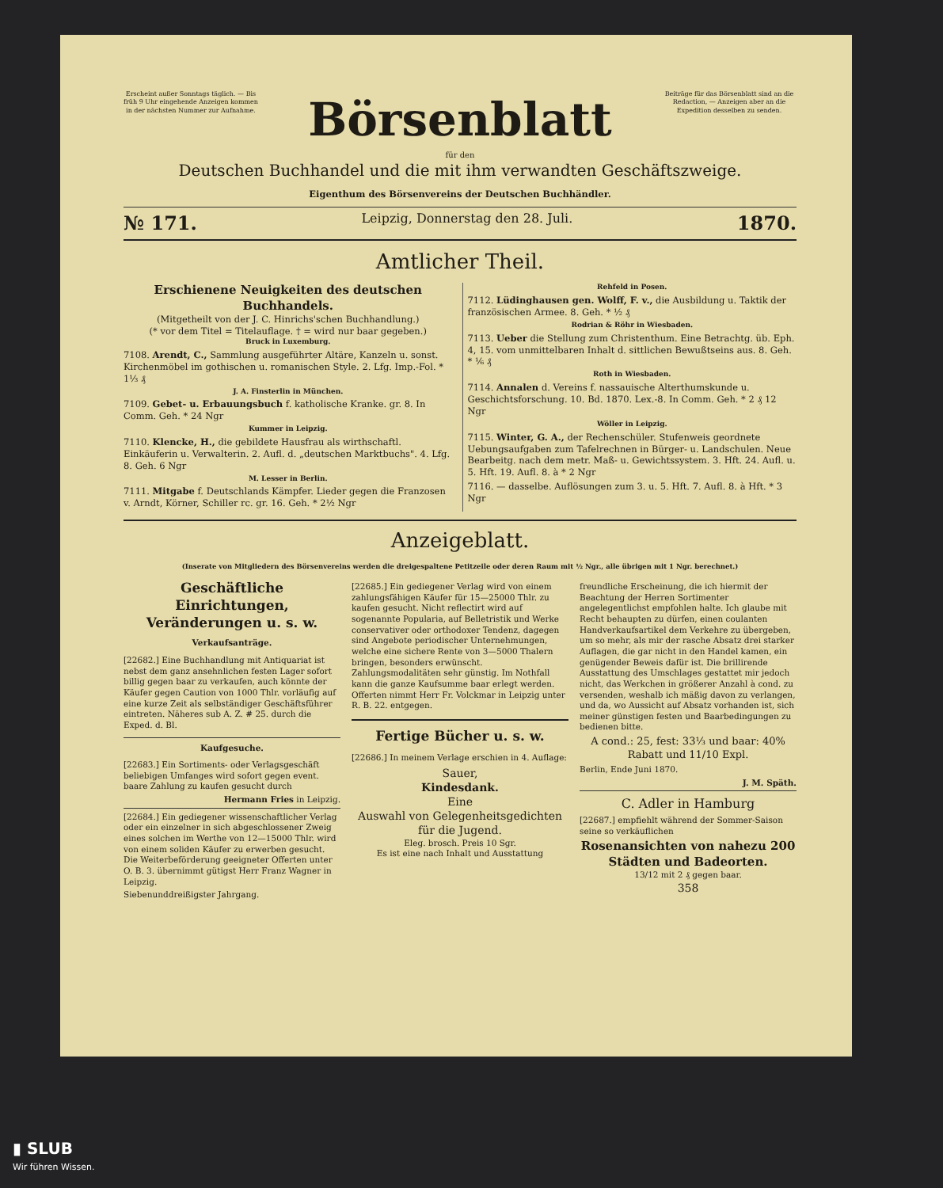Erscheint außer Sonntags täglich. — Bis früh 9 Uhr eingehende Anzeigen kommen in der nächsten Nummer zur Aufnahme.
Börsenblatt
für den
Beiträge für das Börsenblatt sind an die Redaction, — Anzeigen aber an die Expedition desselben zu senden.
Deutschen Buchhandel und die mit ihm verwandten Geschäftszweige.
Eigenthum des Börsenvereins der Deutschen Buchhändler.
№ 171. Leipzig, Donnerstag den 28. Juli. 1870.
Amtlicher Theil.
Erschienene Neuigkeiten des deutschen Buchhandels.
(Mitgetheilt von der J. C. Hinrichs'schen Buchhandlung.)
(* vor dem Titel = Titelauflage. † = wird nur baar gegeben.)
Bruck in Luxemburg.
7108. Arendt, C., Sammlung ausgeführter Altäre, Kanzeln u. sonst. Kirchenmöbel im gothischen u. romanischen Style. 2. Lfg. Imp.-Fol. * 1⅓ ₰
J. A. Finsterlin in München.
7109. Gebet- u. Erbauungsbuch f. katholische Kranke. gr. 8. In Comm. Geh. * 24 Ngr
Kummer in Leipzig.
7110. Klencke, H., die gebildete Hausfrau als wirthschaftl. Einkäuferin u. Verwalterin. 2. Aufl. d. „deutschen Marktbuchs". 4. Lfg. 8. Geh. 6 Ngr
M. Lesser in Berlin.
7111. Mitgabe f. Deutschlands Kämpfer. Lieder gegen die Franzosen v. Arndt, Körner, Schiller rc. gr. 16. Geh. * 2½ Ngr
Rehfeld in Posen.
7112. Lüdinghausen gen. Wolff, F. v., die Ausbildung u. Taktik der französischen Armee. 8. Geh. * ½ ₰
Rodrian & Röhr in Wiesbaden.
7113. Ueber die Stellung zum Christenthum. Eine Betrachtg. üb. Eph. 4, 15. vom unmittelbaren Inhalt d. sittlichen Bewußtseins aus. 8. Geh. * ⅙ ₰
Roth in Wiesbaden.
7114. Annalen d. Vereins f. nassauische Alterthumskunde u. Geschichtsforschung. 10. Bd. 1870. Lex.-8. In Comm. Geh. * 2 ₰ 12 Ngr
Wöller in Leipzig.
7115. Winter, G. A., der Rechenschüler. Stufenweis geordnete Uebungsaufgaben zum Tafelrechnen in Bürger- u. Landschulen. Neue Bearbeitg. nach dem metr. Maß- u. Gewichtssystem. 3. Hft. 24. Aufl. u. 5. Hft. 19. Aufl. 8. à * 2 Ngr
7116. — dasselbe. Auflösungen zum 3. u. 5. Hft. 7. Aufl. 8. à Hft. * 3 Ngr
Anzeigeblatt.
(Inserate von Mitgliedern des Börsenvereins werden die dreigespaltene Petitzeile oder deren Raum mit ½ Ngr., alle übrigen mit 1 Ngr. berechnet.)
Geschäftliche Einrichtungen, Veränderungen u. s. w.
Verkaufsanträge.
[22682.] Eine Buchhandlung mit Antiquariat ist nebst dem ganz ansehnlichen festen Lager sofort billig gegen baar zu verkaufen, auch könnte der Käufer gegen Caution von 1000 Thlr. vorläufig auf eine kurze Zeit als selbständiger Geschäftsführer eintreten. Näheres sub A. Z. # 25. durch die Exped. d. Bl.
Kaufgesuche.
[22683.] Ein Sortiments- oder Verlagsgeschäft beliebigen Umfanges wird sofort gegen event. baare Zahlung zu kaufen gesucht durch
Hermann Fries in Leipzig.
[22684.] Ein gediegener wissenschaftlicher Verlag oder ein einzelner in sich abgeschlossener Zweig eines solchen im Werthe von 12—15000 Thlr. wird von einem soliden Käufer zu erwerben gesucht. Die Weiterbeförderung geeigneter Offerten unter O. B. 3. übernimmt gütigst Herr Franz Wagner in Leipzig.
Siebenunddreißigster Jahrgang.
[22685.] Ein gediegener Verlag wird von einem zahlungsfähigen Käufer für 15—25000 Thlr. zu kaufen gesucht. Nicht reflectirt wird auf sogenannte Popularia, auf Belletristik und Werke conservativer oder orthodoxer Tendenz, dagegen sind Angebote periodischer Unternehmungen, welche eine sichere Rente von 3—5000 Thalern bringen, besonders erwünscht. Zahlungsmodalitäten sehr günstig. Im Nothfall kann die ganze Kaufsumme baar erlegt werden. Offerten nimmt Herr Fr. Volckmar in Leipzig unter R. B. 22. entgegen.
Fertige Bücher u. s. w.
[22686.] In meinem Verlage erschien in 4. Auflage:
Sauer,
Kindesdank.
Eine
Auswahl von Gelegenheitsgedichten
für die Jugend.
Eleg. brosch. Preis 10 Sgr.
Es ist eine nach Inhalt und Ausstattung
freundliche Erscheinung, die ich hiermit der Beachtung der Herren Sortimenter angelegentlichst empfohlen halte. Ich glaube mit Recht behaupten zu dürfen, einen coulanten Handverkaufsartikel dem Verkehre zu übergeben, um so mehr, als mir der rasche Absatz drei starker Auflagen, die gar nicht in den Handel kamen, ein genügender Beweis dafür ist. Die brillirende Ausstattung des Umschlages gestattet mir jedoch nicht, das Werkchen in größerer Anzahl à cond. zu versenden, weshalb ich mäßig davon zu verlangen, und da, wo Aussicht auf Absatz vorhanden ist, sich meiner günstigen festen und Baarbedingungen zu bedienen bitte.
A cond.: 25, fest: 33⅓ und baar: 40%
Rabatt und 11/10 Expl.
Berlin, Ende Juni 1870.
J. M. Späth.
C. Adler in Hamburg
[22687.] empfiehlt während der Sommer-Saison seine so verkäuflichen
Rosenansichten von nahezu 200 Städten und Badeorten.
13/12 mit 2 ₰ gegen baar.
358
▮ SLUB
Wir führen Wissen.